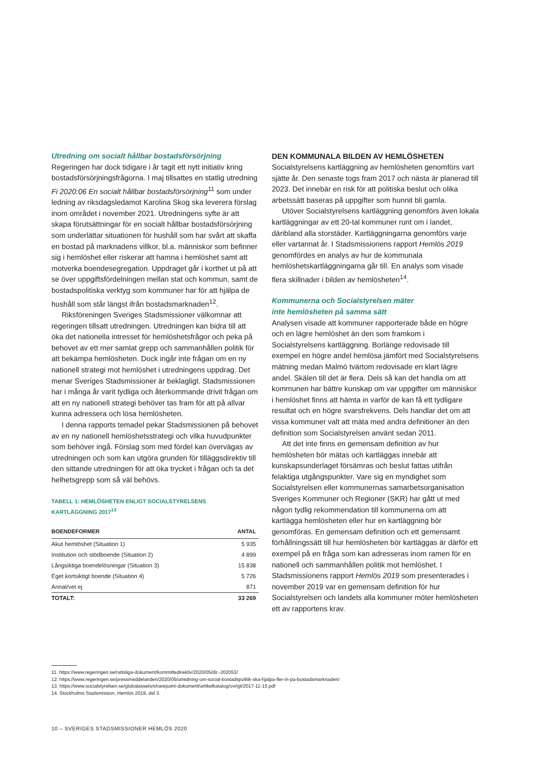Utredning om socialt hållbar bostadsförsörjning
Regeringen har dock tidigare i år tagit ett nytt initiativ kring bostadsförsörjningsfrågorna. I maj tillsattes en statlig utredning Fi 2020:06 En socialt hållbar bostadsförsörjning<sup>11</sup> som under ledning av riksdagsledamot Karolina Skog ska leverera förslag inom området i november 2021. Utredningens syfte är att skapa förutsättningar för en socialt hållbar bostadsförsörjning som underlättar situationen för hushåll som har svårt att skaffa en bostad på marknadens villkor, bl.a. människor som befinner sig i hemlöshet eller riskerar att hamna i hemlöshet samt att motverka boendesegregation. Uppdraget går i korthet ut på att se över uppgiftsfördelningen mellan stat och kommun, samt de bostadspolitiska verktyg som kommuner har för att hjälpa de hushåll som står längst ifrån bostadsmarknaden<sup>12</sup>.
Riksföreningen Sveriges Stadsmissioner välkomnar att regeringen tillsatt utredningen. Utredningen kan bidra till att öka det nationella intresset för hemlöshetsfrågor och peka på behovet av ett mer samlat grepp och sammanhållen politik för att bekämpa hemlösheten. Dock ingår inte frågan om en ny nationell strategi mot hemlöshet i utredningens uppdrag. Det menar Sveriges Stadsmissioner är beklagligt. Stadsmissionen har i många år varit tydliga och återkommande drivit frågan om att en ny nationell strategi behöver tas fram för att på allvar kunna adressera och lösa hemlösheten.
I denna rapports temadel pekar Stadsmissionen på behovet av en ny nationell hemlöshetsstrategi och vilka huvudpunkter som behöver ingå. Förslag som med fördel kan övervägas av utredningen och som kan utgöra grunden för tilläggsdirektiv till den sittande utredningen för att öka trycket i frågan och ta det helhetsgrepp som så väl behövs.
TABELL 1: HEMLÖSHETEN ENLIGT SOCIALSTYRELSENS
KARTLÄGGNING 2017<sup>13</sup>
| BOENDEFORMER | ANTAL |
| --- | --- |
| Akut hemlöshet (Situation 1) | 5 935 |
| Institution och stödboende (Situation 2) | 4 899 |
| Långsiktiga boendelösningar (Situation 3) | 15 838 |
| Eget kortsiktigt boende (Situation 4) | 5 726 |
| Annat/vet ej | 871 |
| TOTALT: | 33 269 |
DEN KOMMUNALA BILDEN AV HEMLÖSHETEN
Socialstyrelsens kartläggning av hemlösheten genomförs vart sjätte år. Den senaste togs fram 2017 och nästa är planerad till 2023. Det innebär en risk för att politiska beslut och olika arbetssätt baseras på uppgifter som hunnit bli gamla.
Utöver Socialstyrelsens kartläggning genomförs även lokala kartläggningar av ett 20-tal kommuner runt om i landet, däribland alla storstäder. Kartläggningarna genomförs varje eller vartannat år. I Stadsmissionens rapport Hemlös 2019 genomfördes en analys av hur de kommunala hemlöshetskartläggningarna går till. En analys som visade flera skillnader i bilden av hemlösheten<sup>14</sup>.
Kommunerna och Socialstyrelsen mäter
inte hemlösheten på samma sätt
Analysen visade att kommuner rapporterade både en högre och en lägre hemlöshet än den som framkom i Socialstyrelsens kartläggning. Borlänge redovisade till exempel en högre andel hemlösa jämfört med Socialstyrelsens mätning medan Malmö tvärtom redovisade en klart lägre andel. Skälen till det är flera. Dels så kan det handla om att kommunen har bättre kunskap om var uppgifter om människor i hemlöshet finns att hämta in varför de kan få ett tydligare resultat och en högre svarsfrekvens. Dels handlar det om att vissa kommuner valt att mäta med andra definitioner än den definition som Socialstyrelsen använt sedan 2011.
Att det inte finns en gemensam definition av hur hemlösheten bör mätas och kartläggas innebär att kunskapsunderlaget försämras och beslut fattas utifrån felaktiga utgångspunkter. Vare sig en myndighet som Socialstyrelsen eller kommunernas samarbetsorganisation Sveriges Kommuner och Regioner (SKR) har gått ut med någon tydlig rekommendation till kommunerna om att kartlägga hemlösheten eller hur en kartläggning bör genomföras. En gemensam definition och ett gemensamt förhållningssätt till hur hemlösheten bör kartläggas är därför ett exempel på en fråga som kan adresseras inom ramen för en nationell och sammanhållen politik mot hemlöshet. I Stadsmissionens rapport Hemlös 2019 som presenterades i november 2019 var en gemensam definition för hur Socialstyrelsen och landets alla kommuner möter hemlösheten ett av rapportens krav.
11. https://www.regeringen.se/rattsliga-dokument/kommittedirektiv/2020/05/dir.-202053/
12. https://www.regeringen.se/pressmeddelanden/2020/05/utredning-om-social-bostadspolitik-ska-hjalpa-fler-in-pa-bostadsmarknaden/
13. https://www.socialstyrelsen.se/globalassets/sharepoint-dokument/artikelkatalog/ovrigt/2017-11-15.pdf
14. Stockholms Stadsmission, Hemlös 2019, del 3.
10 – SVERIGES STADSMISSIONER HEMLÖS 2020